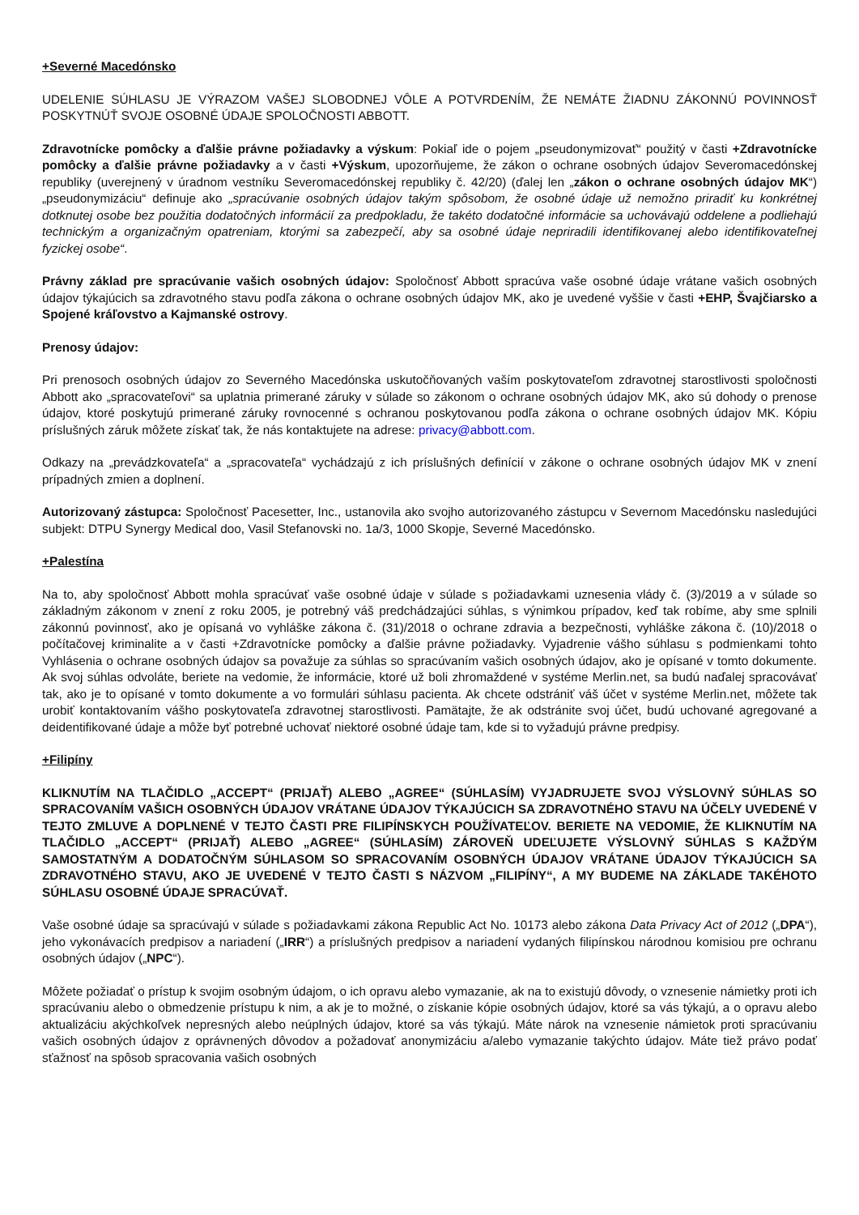+Severné Macedónsko
UDELENIE SÚHLASU JE VÝRAZOM VAŠEJ SLOBODNEJ VÔLE A POTVRDENÍM, ŽE NEMÁTE ŽIADNU ZÁKONNÚ POVINNOSŤ POSKYTNÚŤ SVOJE OSOBNÉ ÚDAJE SPOLOČNOSTI ABBOTT.
Zdravotnícke pomôcky a ďalšie právne požiadavky a výskum: Pokiaľ ide o pojem „pseudonymizovať“ použitý v časti +Zdravotnícke pomôcky a ďalšie právne požiadavky a v časti +Výskum, upozorňujeme, že zákon o ochrane osobných údajov Severomacedónskej republiky (uverejnený v úradnom vestníku Severomacedónskej republiky č. 42/20) (ďalej len „zákon o ochrane osobných údajov MK“) „pseudonymizáciu“ definuje ako „spracúvanie osobných údajov takým spôsobom, že osobné údaje už nemožno priradiť ku konkrétnej dotknutej osobe bez použitia dodatočných informácií za predpokladu, že takéto dodatočné informácie sa uchovávajú oddelene a podliehajú technickým a organizačným opatreniam, ktorými sa zabezpečí, aby sa osobné údaje nepriradili identifikovanej alebo identifikovateľnej fyzickej osobe“.
Právny základ pre spracúvanie vašich osobných údajov: Spoločnosť Abbott spracúva vaše osobné údaje vrátane vašich osobných údajov týkajúcich sa zdravotného stavu podľa zákona o ochrane osobných údajov MK, ako je uvedené vyššie v časti +EHP, Švajčiarsko a Spojené kráľovstvo a Kajmanské ostrovy.
Prenosy údajov:
Pri prenosoch osobných údajov zo Severného Macedónska uskutočňovaných vaším poskytovateľom zdravotnej starostlivosti spoločnosti Abbott ako „spracovateľovi“ sa uplatnia primerané záruky v súlade so zákonom o ochrane osobných údajov MK, ako sú dohody o prenose údajov, ktoré poskytujú primerané záruky rovnocenné s ochranou poskytovanou podľa zákona o ochrane osobných údajov MK. Kópiu príslušných záruk môžete získať tak, že nás kontaktujete na adrese: privacy@abbott.com.
Odkazy na „prevádzkovateľa“ a „spracovateľa“ vychádzajú z ich príslušných definícií v zákone o ochrane osobných údajov MK v znení prípadných zmien a doplnení.
Autorizovaný zástupca: Spoločnosť Pacesetter, Inc., ustanovila ako svojho autorizovaného zástupcu v Severnom Macedónsku nasledujúci subjekt: DTPU Synergy Medical doo, Vasil Stefanovski no. 1a/3, 1000 Skopje, Severné Macedónsko.
+Palestína
Na to, aby spoločnosť Abbott mohla spracúvať vaše osobné údaje v súlade s požiadavkami uznesenia vlády č. (3)/2019 a v súlade so základným zákonom v znení z roku 2005, je potrebný váš predchádzajúci súhlas, s výnimkou prípadov, keď tak robíme, aby sme splnili zákonnú povinnosť, ako je opísaná vo vyhláške zákona č. (31)/2018 o ochrane zdravia a bezpečnosti, vyhláške zákona č. (10)/2018 o počítačovej kriminalite a v časti +Zdravotnícke pomôcky a ďalšie právne požiadavky. Vyjadrenie vášho súhlasu s podmienkami tohto Vyhlásenia o ochrane osobných údajov sa považuje za súhlas so spracúvaním vašich osobných údajov, ako je opísané v tomto dokumente. Ak svoj súhlas odvoláte, beriete na vedomie, že informácie, ktoré už boli zhromaždené v systéme Merlin.net, sa budú naďalej spracovávať tak, ako je to opísané v tomto dokumente a vo formulári súhlasu pacienta. Ak chcete odstrániť váš účet v systéme Merlin.net, môžete tak urobiť kontaktovaním vášho poskytovateľa zdravotnej starostlivosti. Pamätajte, že ak odstránite svoj účet, budú uchované agregované a deidentifikované údaje a môže byť potrebné uchovať niektoré osobné údaje tam, kde si to vyžadujú právne predpisy.
+Filipíny
KLIKNUTÍM NA TLAČIDLO „ACCEPT“ (PRIJAŤ) ALEBO „AGREE“ (SÚHLASÍM) VYJADRUJETE SVOJ VÝSLOVNÝ SÚHLAS SO SPRACOVANÍM VAŠICH OSOBNÝCH ÚDAJOV VRÁTANE ÚDAJOV TÝKAJÚCICH SA ZDRAVOTNÉHO STAVU NA ÚČELY UVEDENÉ V TEJTO ZMLUVE A DOPLNENÉ V TEJTO ČASTI PRE FILIPÍNSKYCH POUŽÍVATEĽOV. BERIETE NA VEDOMIE, ŽE KLIKNUTÍM NA TLAČIDLO „ACCEPT“ (PRIJAŤ) ALEBO „AGREE“ (SÚHLASÍM) ZÁROVEŇ UDEĽUJETE VÝSLOVNÝ SÚHLAS S KAŽDÝM SAMOSTATNÝM A DODATOČNÝM SÚHLASOM SO SPRACOVANÍM OSOBNÝCH ÚDAJOV VRÁTANE ÚDAJOV TÝKAJÚCICH SA ZDRAVOTNÉHO STAVU, AKO JE UVEDENÉ V TEJTO ČASTI S NÁZVOM „FILIPÍNY“, A MY BUDEME NA ZÁKLADE TAKÉHOTO SÚHLASU OSOBNÉ ÚDAJE SPRACÚVAŤ.
Vaše osobné údaje sa spracúvajú v súlade s požiadavkami zákona Republic Act No. 10173 alebo zákona Data Privacy Act of 2012 („DPA“), jeho vykonávacích predpisov a nariadení („IRR“) a príslušných predpisov a nariadení vydaných filipínskou národnou komisiou pre ochranu osobných údajov („NPC“).
Môžete požiadať o prístup k svojim osobným údajom, o ich opravu alebo vymazanie, ak na to existujú dôvody, o vznesenie námietky proti ich spracúvaniu alebo o obmedzenie prístupu k nim, a ak je to možné, o získanie kópie osobných údajov, ktoré sa vás týkajú, a o opravu alebo aktualizáciu akýchkoľvek nepresných alebo neúplných údajov, ktoré sa vás týkajú. Máte nárok na vznesenie námietok proti spracúvaniu vašich osobných údajov z oprávnených dôvodov a požadovať anonymizáciu a/alebo vymazanie takýchto údajov. Máte tiež právo podať sťažnosť na spôsob spracovania vašich osobných